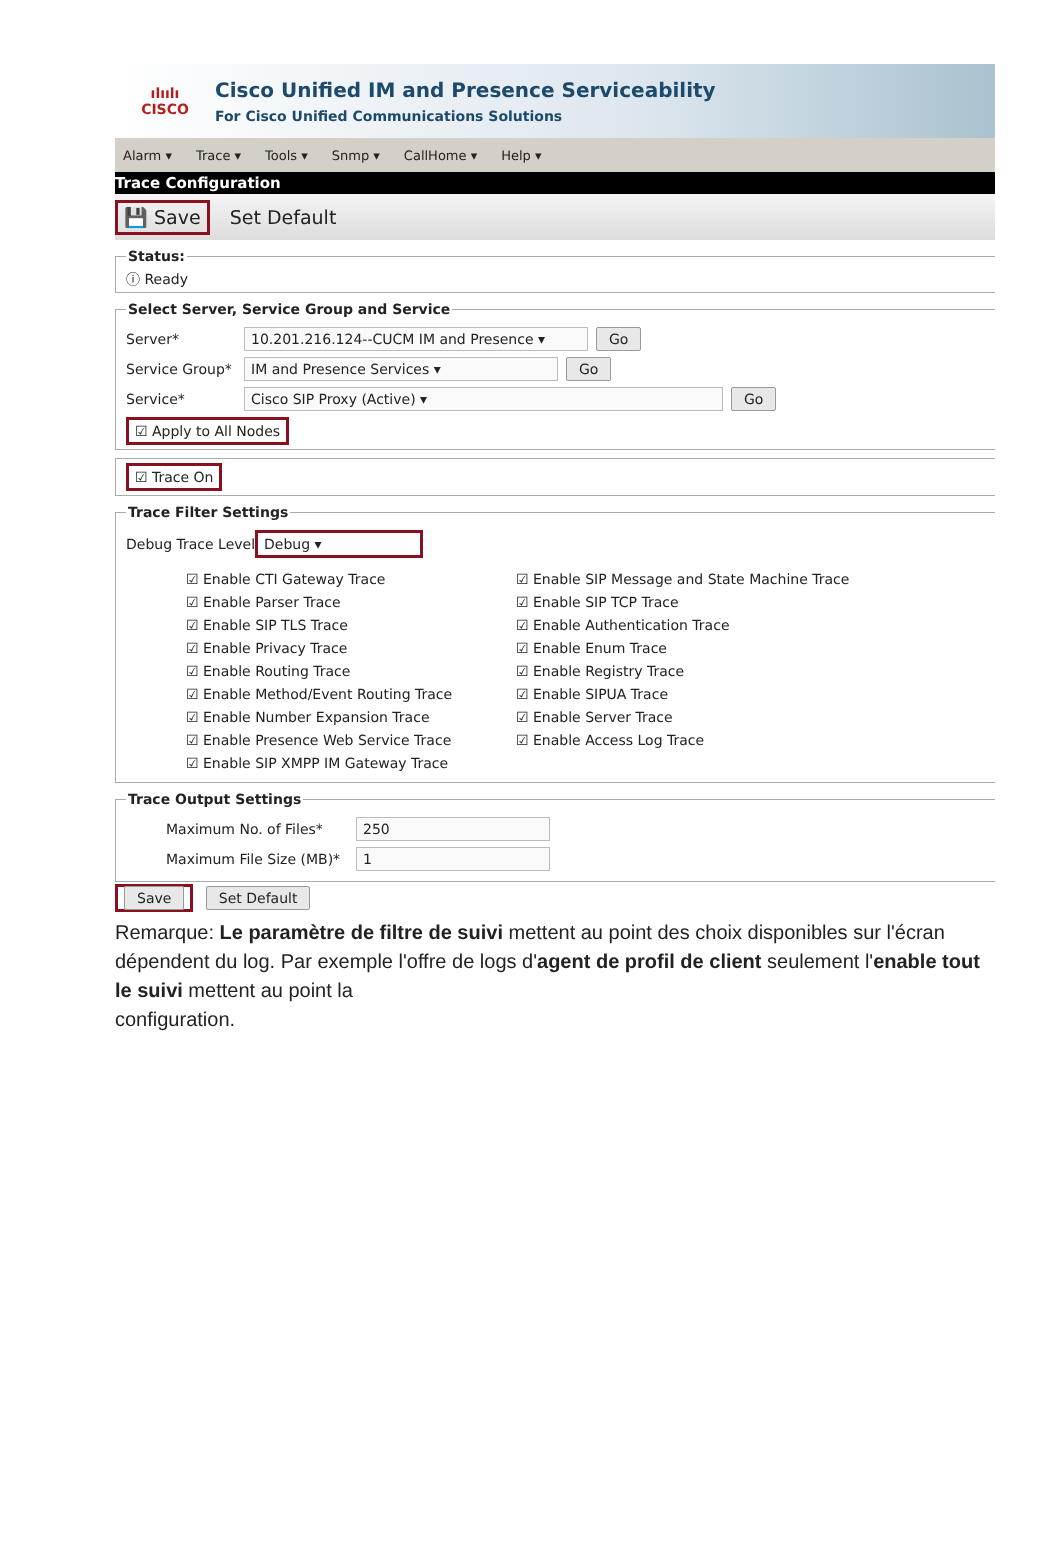ılıılı
CISCO
Cisco Unified IM and Presence Serviceability
For Cisco Unified Communications Solutions
Alarm ▾ Trace ▾ Tools ▾ Snmp ▾ CallHome ▾ Help ▾
Trace Configuration
💾 Save Set Default
Status:ⓘ Ready Select Server, Service Group and Service
Server* 10.201.216.124--CUCM IM and Presence ▾ Go
Service Group* IM and Presence Services ▾ Go
Service* Cisco SIP Proxy (Active) ▾ Go
☑ Apply to All Nodes ☑ Trace On Trace Filter Settings
Debug Trace Level Debug ▾
☑ Enable CTI Gateway Trace
☑ Enable Parser Trace
☑ Enable SIP TLS Trace
☑ Enable Privacy Trace
☑ Enable Routing Trace
☑ Enable Method/Event Routing Trace
☑ Enable Number Expansion Trace
☑ Enable Presence Web Service Trace
☑ Enable SIP XMPP IM Gateway Trace
☑ Enable SIP Message and State Machine Trace
☑ Enable SIP TCP Trace
☑ Enable Authentication Trace
☑ Enable Enum Trace
☑ Enable Registry Trace
☑ Enable SIPUA Trace
☑ Enable Server Trace
☑ Enable Access Log Trace
Trace Output Settings
Maximum No. of Files* 250
Maximum File Size (MB)* 1
Save Set Default
Remarque: Le paramètre de filtre de suivi mettent au point des choix disponibles sur l'écran dépendent du log. Par exemple l'offre de logs d'agent de profil de client seulement l'enable tout le suivi mettent au point la
configuration.